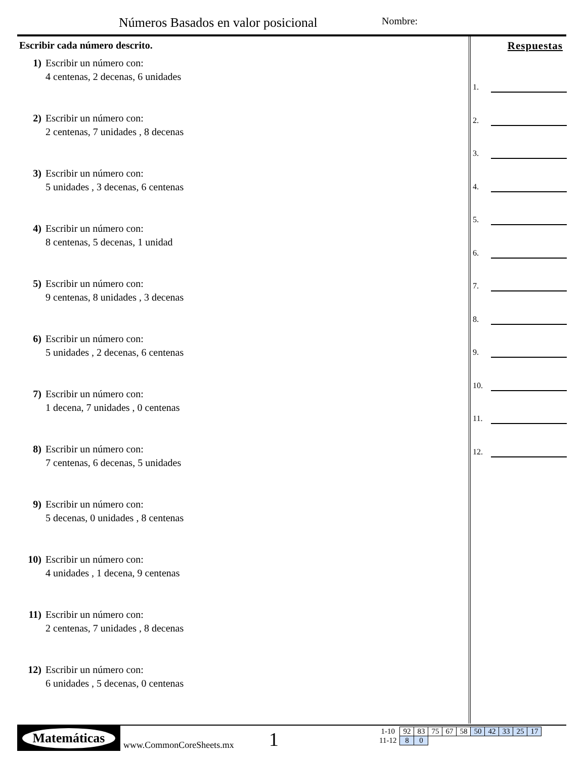Números Basados en valor posicional
Nombre:
Escribir cada número descrito.
1) Escribir un número con:
4 centenas, 2 decenas, 6 unidades
2) Escribir un número con:
2 centenas, 7 unidades , 8 decenas
3) Escribir un número con:
5 unidades , 3 decenas, 6 centenas
4) Escribir un número con:
8 centenas, 5 decenas, 1 unidad
5) Escribir un número con:
9 centenas, 8 unidades , 3 decenas
6) Escribir un número con:
5 unidades , 2 decenas, 6 centenas
7) Escribir un número con:
1 decena, 7 unidades , 0 centenas
8) Escribir un número con:
7 centenas, 6 decenas, 5 unidades
9) Escribir un número con:
5 decenas, 0 unidades , 8 centenas
10) Escribir un número con:
4 unidades , 1 decena, 9 centenas
11) Escribir un número con:
2 centenas, 7 unidades , 8 decenas
12) Escribir un número con:
6 unidades , 5 decenas, 0 centenas
Respuestas
1.
2.
3.
4.
5.
6.
7.
8.
9.
10.
11.
12.
Matemáticas
www.CommonCoreSheets.mx 1
| 1-10 | 92 | 83 | 75 | 67 | 58 | 50 | 42 | 33 | 25 | 17 |
| 11-12 | 8 | 0 | | | | | | | | |